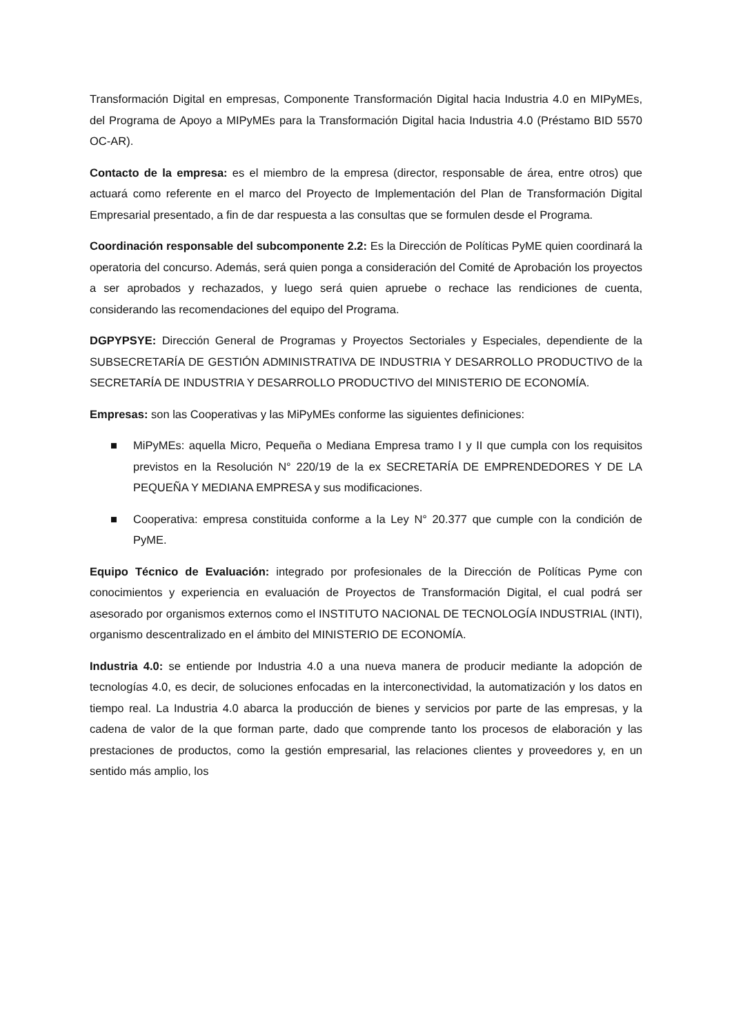Transformación Digital en empresas, Componente Transformación Digital hacia Industria 4.0 en MIPyMEs, del Programa de Apoyo a MIPyMEs para la Transformación Digital hacia Industria 4.0 (Préstamo BID 5570 OC-AR).
Contacto de la empresa: es el miembro de la empresa (director, responsable de área, entre otros) que actuará como referente en el marco del Proyecto de Implementación del Plan de Transformación Digital Empresarial presentado, a fin de dar respuesta a las consultas que se formulen desde el Programa.
Coordinación responsable del subcomponente 2.2: Es la Dirección de Políticas PyME quien coordinará la operatoria del concurso. Además, será quien ponga a consideración del Comité de Aprobación los proyectos a ser aprobados y rechazados, y luego será quien apruebe o rechace las rendiciones de cuenta, considerando las recomendaciones del equipo del Programa.
DGPYPSYE: Dirección General de Programas y Proyectos Sectoriales y Especiales, dependiente de la SUBSECRETARÍA DE GESTIÓN ADMINISTRATIVA DE INDUSTRIA Y DESARROLLO PRODUCTIVO de la SECRETARÍA DE INDUSTRIA Y DESARROLLO PRODUCTIVO del MINISTERIO DE ECONOMÍA.
Empresas: son las Cooperativas y las MiPyMEs conforme las siguientes definiciones:
■ MiPyMEs: aquella Micro, Pequeña o Mediana Empresa tramo I y II que cumpla con los requisitos previstos en la Resolución N° 220/19 de la ex SECRETARÍA DE EMPRENDEDORES Y DE LA PEQUEÑA Y MEDIANA EMPRESA y sus modificaciones.
■ Cooperativa: empresa constituida conforme a la Ley N° 20.377 que cumple con la condición de PyME.
Equipo Técnico de Evaluación: integrado por profesionales de la Dirección de Políticas Pyme con conocimientos y experiencia en evaluación de Proyectos de Transformación Digital, el cual podrá ser asesorado por organismos externos como el INSTITUTO NACIONAL DE TECNOLOGÍA INDUSTRIAL (INTI), organismo descentralizado en el ámbito del MINISTERIO DE ECONOMÍA.
Industria 4.0: se entiende por Industria 4.0 a una nueva manera de producir mediante la adopción de tecnologías 4.0, es decir, de soluciones enfocadas en la interconectividad, la automatización y los datos en tiempo real. La Industria 4.0 abarca la producción de bienes y servicios por parte de las empresas, y la cadena de valor de la que forman parte, dado que comprende tanto los procesos de elaboración y las prestaciones de productos, como la gestión empresarial, las relaciones clientes y proveedores y, en un sentido más amplio, los